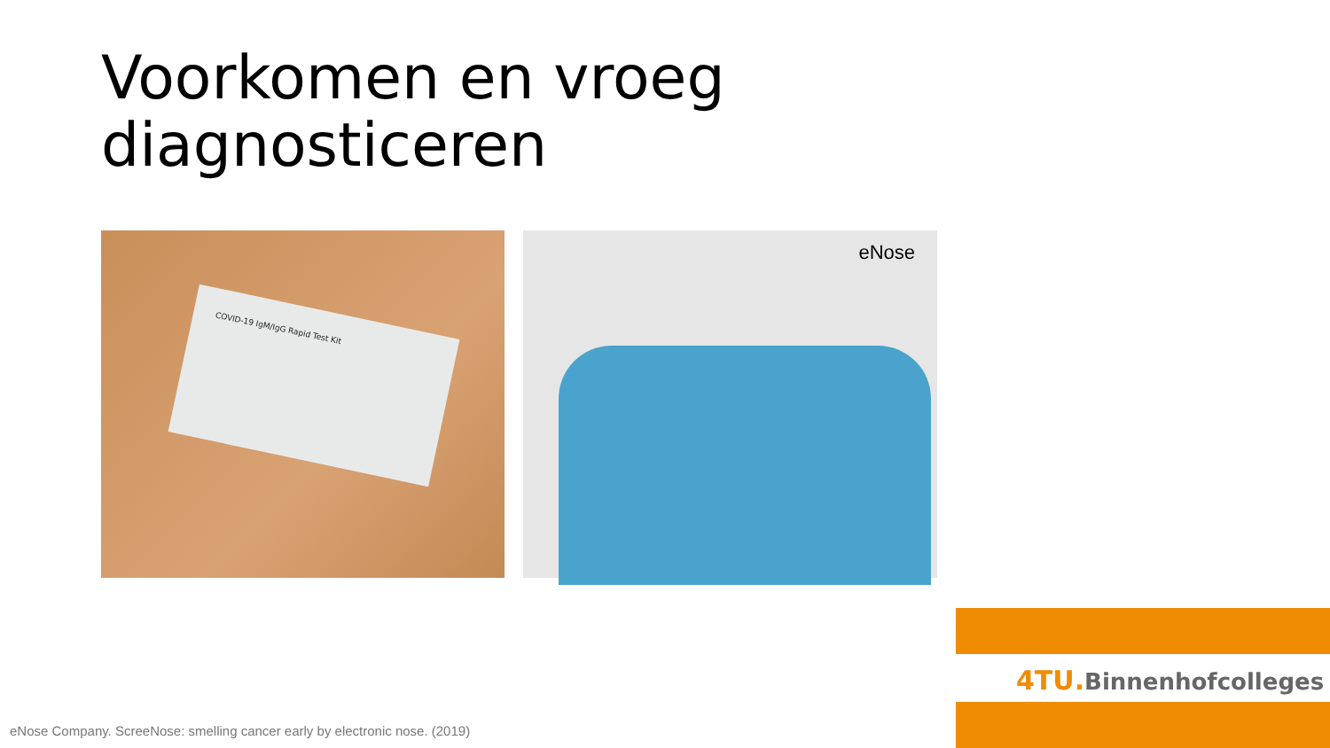Voorkomen en vroeg
diagnosticeren
COVID-19 IgM/IgG Rapid Test Kit eNose
4TU. Binnenhofcolleges
eNose Company. ScreeNose: smelling cancer early by electronic nose. (2019)